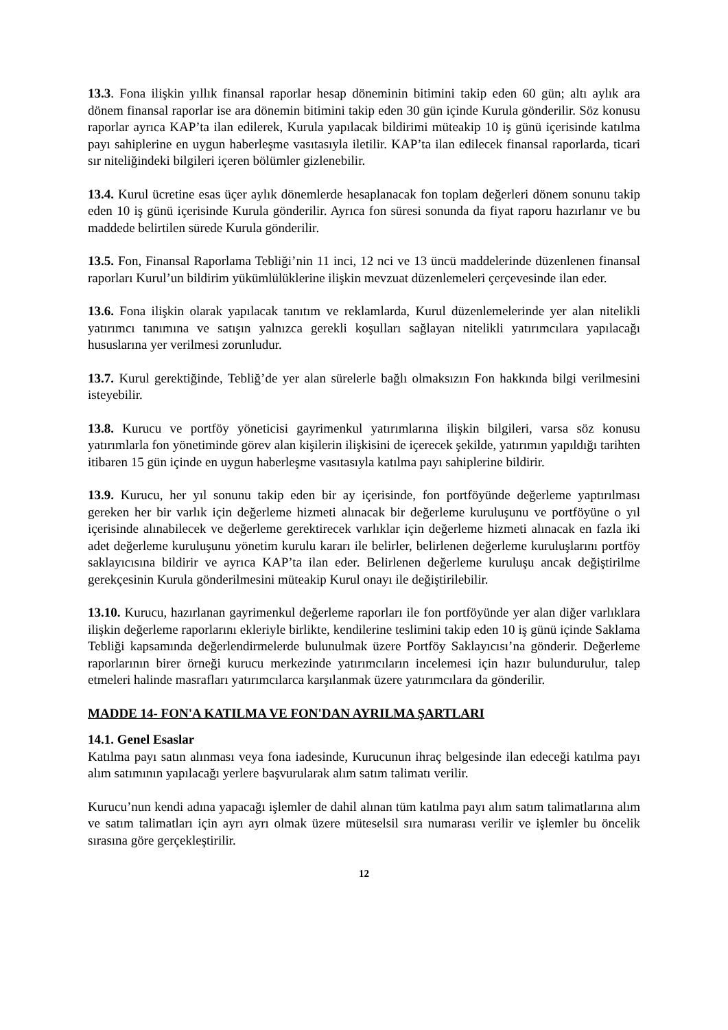13.3. Fona ilişkin yıllık finansal raporlar hesap döneminin bitimini takip eden 60 gün; altı aylık ara dönem finansal raporlar ise ara dönemin bitimini takip eden 30 gün içinde Kurula gönderilir. Söz konusu raporlar ayrıca KAP’ta ilan edilerek, Kurula yapılacak bildirimi müteakip 10 iş günü içerisinde katılma payı sahiplerine en uygun haberleşme vasıtasıyla iletilir. KAP’ta ilan edilecek finansal raporlarda, ticari sır niteliğindeki bilgileri içeren bölümler gizlenebilir.
13.4. Kurul ücretine esas üçer aylık dönemlerde hesaplanacak fon toplam değerleri dönem sonunu takip eden 10 iş günü içerisinde Kurula gönderilir. Ayrıca fon süresi sonunda da fiyat raporu hazırlanır ve bu maddede belirtilen sürede Kurula gönderilir.
13.5. Fon, Finansal Raporlama Tebliği’nin 11 inci, 12 nci ve 13 üncü maddelerinde düzenlenen finansal raporları Kurul’un bildirim yükümlülüklerine ilişkin mevzuat düzenlemeleri çerçevesinde ilan eder.
13.6. Fona ilişkin olarak yapılacak tanıtım ve reklamlarda, Kurul düzenlemelerinde yer alan nitelikli yatırımcı tanımına ve satışın yalnızca gerekli koşulları sağlayan nitelikli yatırımcılara yapılacağı hususlarına yer verilmesi zorunludur.
13.7. Kurul gerektiğinde, Tebliğ’de yer alan sürelerle bağlı olmaksızın Fon hakkında bilgi verilmesini isteyebilir.
13.8. Kurucu ve portföy yöneticisi gayrimenkul yatırımlarına ilişkin bilgileri, varsa söz konusu yatırımlarla fon yönetiminde görev alan kişilerin ilişkisini de içerecek şekilde, yatırımın yapıldığı tarihten itibaren 15 gün içinde en uygun haberleşme vasıtasıyla katılma payı sahiplerine bildirir.
13.9. Kurucu, her yıl sonunu takip eden bir ay içerisinde, fon portföyünde değerleme yaptırılması gereken her bir varlık için değerleme hizmeti alınacak bir değerleme kuruluşunu ve portföyüne o yıl içerisinde alınabilecek ve değerleme gerektirecek varlıklar için değerleme hizmeti alınacak en fazla iki adet değerleme kuruluşunu yönetim kurulu kararı ile belirler, belirlenen değerleme kuruluşlarını portföy saklayıcısına bildirir ve ayrıca KAP’ta ilan eder. Belirlenen değerleme kuruluşu ancak değiştirilme gerekçesinin Kurula gönderilmesini müteakip Kurul onayı ile değiştirilebilir.
13.10. Kurucu, hazırlanan gayrimenkul değerleme raporları ile fon portföyünde yer alan diğer varlıklara ilişkin değerleme raporlarını ekleriyle birlikte, kendilerine teslimini takip eden 10 iş günü içinde Saklama Tebliği kapsamında değerlendirmelerde bulunulmak üzere Portföy Saklayıcısı’na gönderir. Değerleme raporlarının birer örneği kurucu merkezinde yatırımcıların incelemesi için hazır bulundurulur, talep etmeleri halinde masrafları yatırımcılarca karşılanmak üzere yatırımcılara da gönderilir.
MADDE 14- FON'A KATILMA VE FON'DAN AYRILMA ŞARTLARI
14.1. Genel Esaslar
Katılma payı satın alınması veya fona iadesinde, Kurucunun ihraç belgesinde ilan edeceği katılma payı alım satımının yapılacağı yerlere başvurularak alım satım talimatı verilir.
Kurucu’nun kendi adına yapacağı işlemler de dahil alınan tüm katılma payı alım satım talimatlarına alım ve satım talimatları için ayrı ayrı olmak üzere müteselsil sıra numarası verilir ve işlemler bu öncelik sırasına göre gerçekleştirilir.
12